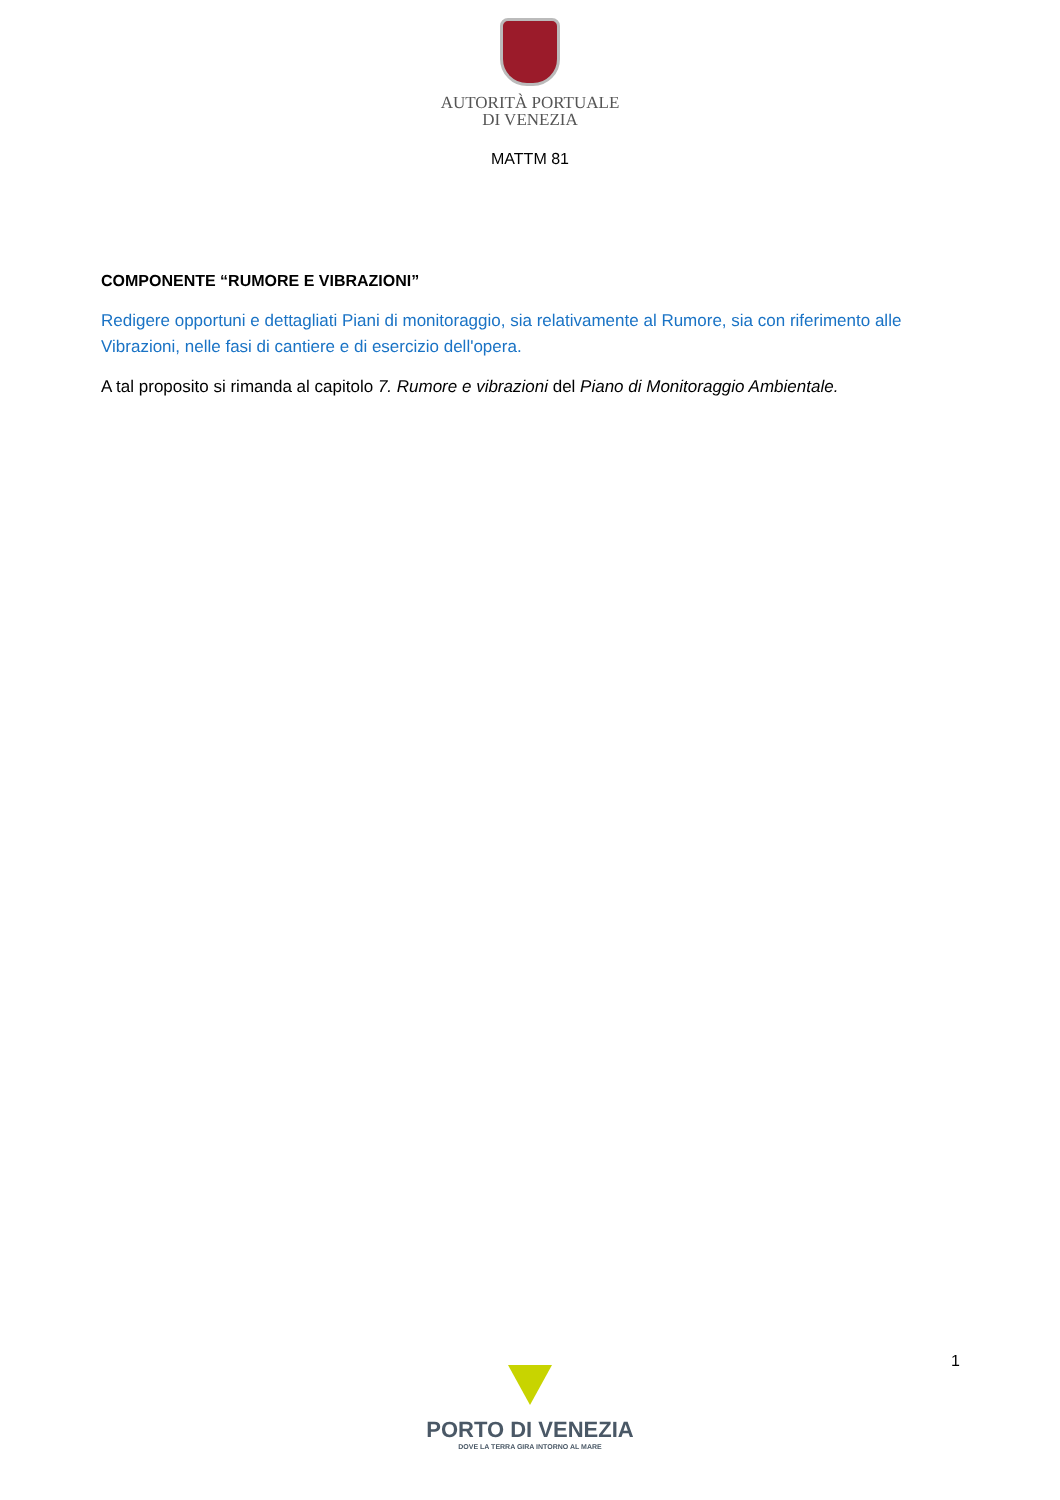AUTORITÀ PORTUALE
DI VENEZIA
MATTM 81
COMPONENTE “RUMORE E VIBRAZIONI”
Redigere opportuni e dettagliati Piani di monitoraggio, sia relativamente al Rumore, sia con riferimento alle Vibrazioni, nelle fasi di cantiere e di esercizio dell'opera.
A tal proposito si rimanda al capitolo 7. Rumore e vibrazioni del Piano di Monitoraggio Ambientale.
1
PORTO DI VENEZIA
DOVE LA TERRA GIRA INTORNO AL MARE